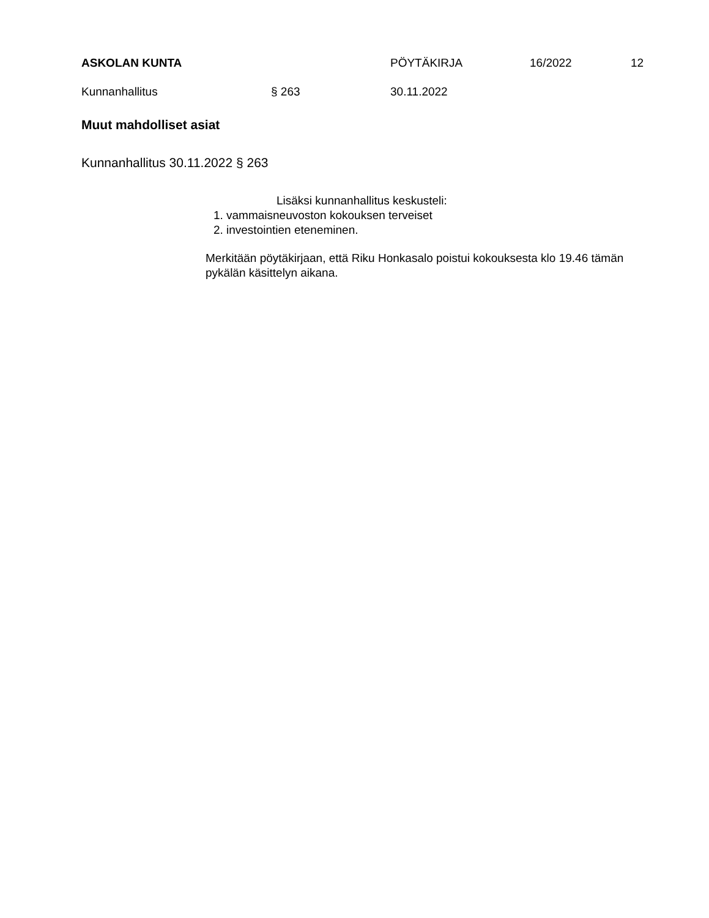ASKOLAN KUNTA PÖYTÄKIRJA 16/2022 12
Kunnanhallitus § 263 30.11.2022
Muut mahdolliset asiat
Kunnanhallitus 30.11.2022 § 263
Lisäksi kunnanhallitus keskusteli:
1. vammaisneuvoston kokouksen terveiset
2. investointien eteneminen.
Merkitään pöytäkirjaan, että Riku Honkasalo poistui kokouksesta klo 19.46 tämän pykälän käsittelyn aikana.